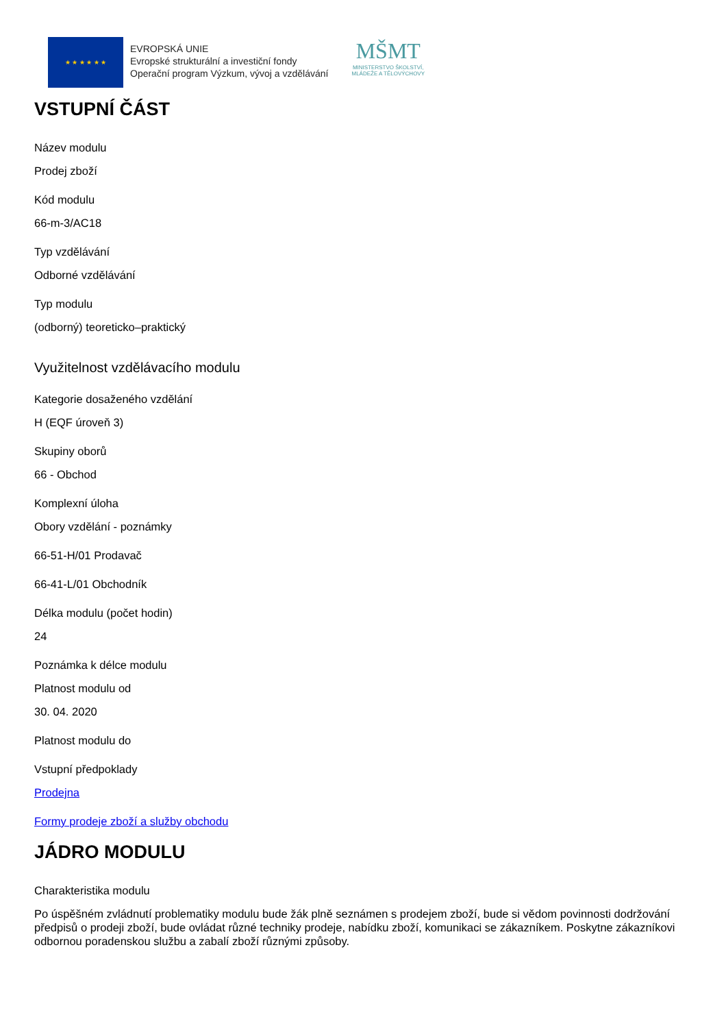★ ★ ★ ★ ★ ★
EVROPSKÁ UNIE
Evropské strukturální a investiční fondy
Operační program Výzkum, vývoj a vzdělávání
MŠMT
MINISTERSTVO ŠKOLSTVÍ,
MLÁDEŽE A TĚLOVÝCHOVY
VSTUPNÍ ČÁST
Název modulu
Prodej zboží
Kód modulu
66-m-3/AC18
Typ vzdělávání
Odborné vzdělávání
Typ modulu
(odborný) teoreticko–praktický
Využitelnost vzdělávacího modulu
Kategorie dosaženého vzdělání
H (EQF úroveň 3)
Skupiny oborů
66 - Obchod
Komplexní úloha
Obory vzdělání - poznámky
66-51-H/01 Prodavač
66-41-L/01 Obchodník
Délka modulu (počet hodin)
24
Poznámka k délce modulu
Platnost modulu od
30. 04. 2020
Platnost modulu do
Vstupní předpoklady
Prodejna
Formy prodeje zboží a služby obchodu
JÁDRO MODULU
Charakteristika modulu
Po úspěšném zvládnutí problematiky modulu bude žák plně seznámen s prodejem zboží, bude si vědom povinnosti dodržování předpisů o prodeji zboží, bude ovládat různé techniky prodeje, nabídku zboží, komunikaci se zákazníkem. Poskytne zákazníkovi odbornou poradenskou službu a zabalí zboží různými způsoby.